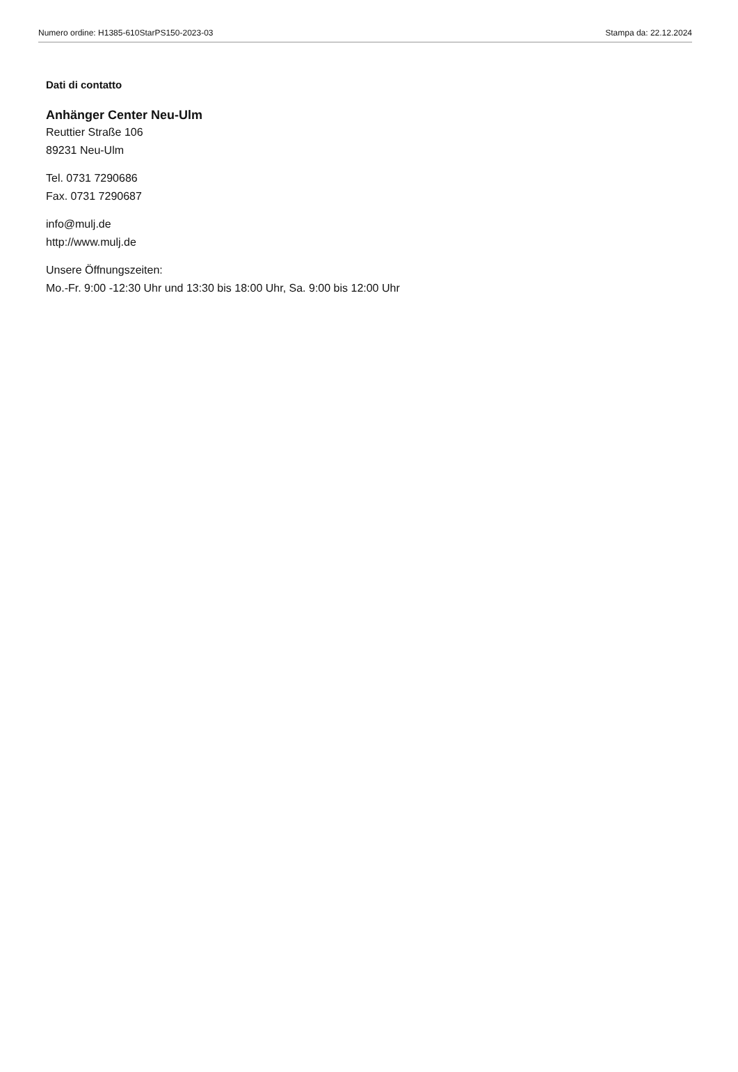Numero ordine: H1385-610StarPS150-2023-03 Stampa da: 22.12.2024
Dati di contatto
Anhänger Center Neu-Ulm
Reuttier Straße 106
89231 Neu-Ulm
Tel. 0731 7290686
Fax. 0731 7290687
info@mulj.de
http://www.mulj.de
Unsere Öffnungszeiten:
Mo.-Fr. 9:00 -12:30 Uhr und 13:30 bis 18:00 Uhr, Sa. 9:00 bis 12:00 Uhr